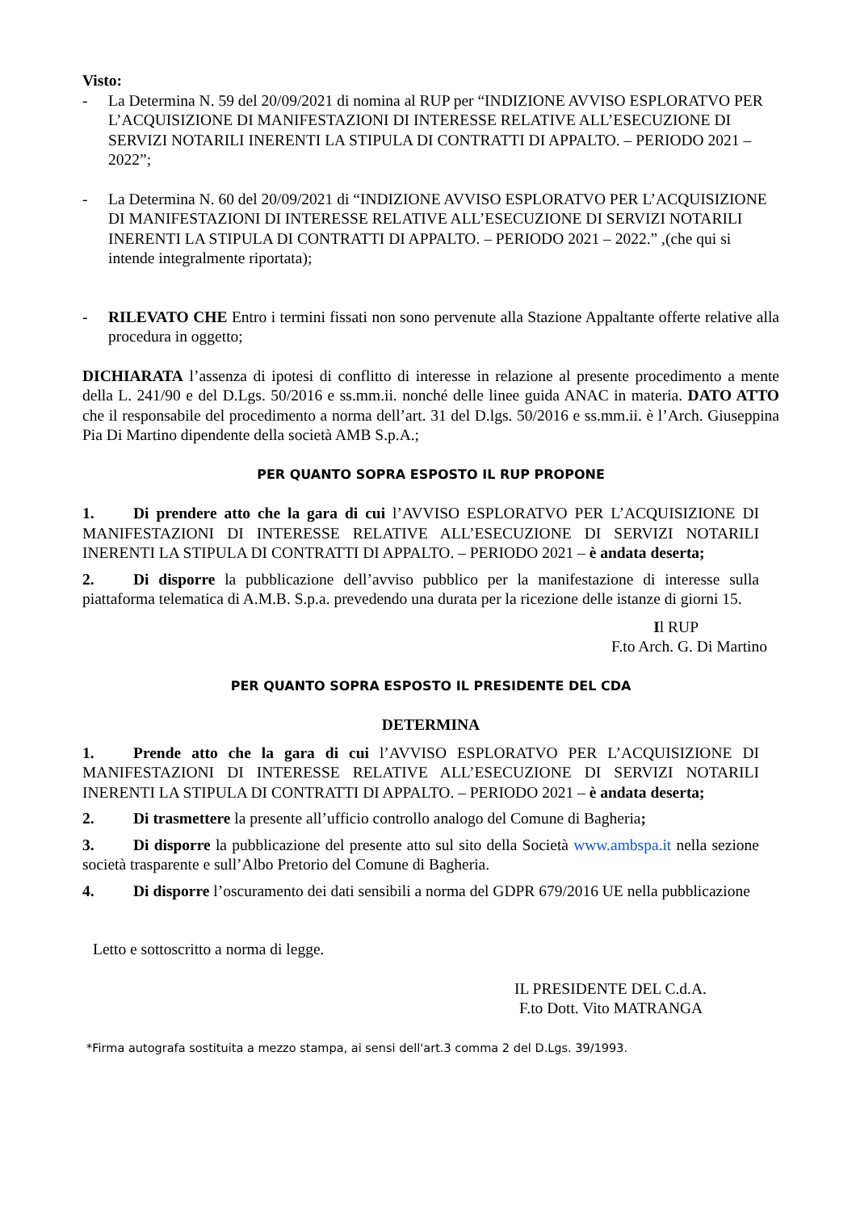Visto:
- La Determina N. 59 del 20/09/2021 di nomina al RUP per “INDIZIONE AVVISO ESPLORATVO PER L’ACQUISIZIONE DI MANIFESTAZIONI DI INTERESSE RELATIVE ALL’ESECUZIONE DI SERVIZI NOTARILI INERENTI LA STIPULA DI CONTRATTI DI APPALTO. – PERIODO 2021 – 2022”;
- La Determina N. 60 del 20/09/2021 di “INDIZIONE AVVISO ESPLORATVO PER L’ACQUISIZIONE DI MANIFESTAZIONI DI INTERESSE RELATIVE ALL’ESECUZIONE DI SERVIZI NOTARILI INERENTI LA STIPULA DI CONTRATTI DI APPALTO. – PERIODO 2021 – 2022.” ,(che qui si intende integralmente riportata);
- RILEVATO CHE Entro i termini fissati non sono pervenute alla Stazione Appaltante offerte relative alla procedura in oggetto;
DICHIARATA l’assenza di ipotesi di conflitto di interesse in relazione al presente procedimento a mente della L. 241/90 e del D.Lgs. 50/2016 e ss.mm.ii. nonché delle linee guida ANAC in materia. DATO ATTO che il responsabile del procedimento a norma dell’art. 31 del D.lgs. 50/2016 e ss.mm.ii. è l’Arch. Giuseppina Pia Di Martino dipendente della società AMB S.p.A.;
PER QUANTO SOPRA ESPOSTO IL RUP PROPONE
1. Di prendere atto che la gara di cui l’AVVISO ESPLORATVO PER L’ACQUISIZIONE DI MANIFESTAZIONI DI INTERESSE RELATIVE ALL’ESECUZIONE DI SERVIZI NOTARILI INERENTI LA STIPULA DI CONTRATTI DI APPALTO. – PERIODO 2021 – è andata deserta;
2. Di disporre la pubblicazione dell’avviso pubblico per la manifestazione di interesse sulla piattaforma telematica di A.M.B. S.p.a. prevedendo una durata per la ricezione delle istanze di giorni 15.
Il RUP
F.to Arch. G. Di Martino
PER QUANTO SOPRA ESPOSTO IL PRESIDENTE DEL CDA
DETERMINA
1. Prende atto che la gara di cui l’AVVISO ESPLORATVO PER L’ACQUISIZIONE DI MANIFESTAZIONI DI INTERESSE RELATIVE ALL’ESECUZIONE DI SERVIZI NOTARILI INERENTI LA STIPULA DI CONTRATTI DI APPALTO. – PERIODO 2021 – è andata deserta;
2. Di trasmettere la presente all’ufficio controllo analogo del Comune di Bagheria;
3. Di disporre la pubblicazione del presente atto sul sito della Società www.ambspa.it nella sezione società trasparente e sull’Albo Pretorio del Comune di Bagheria.
4. Di disporre l’oscuramento dei dati sensibili a norma del GDPR 679/2016 UE nella pubblicazione
Letto e sottoscritto a norma di legge.
IL PRESIDENTE DEL C.d.A.
F.to Dott. Vito MATRANGA
*Firma autografa sostituita a mezzo stampa, ai sensi dell'art.3 comma 2 del D.Lgs. 39/1993.